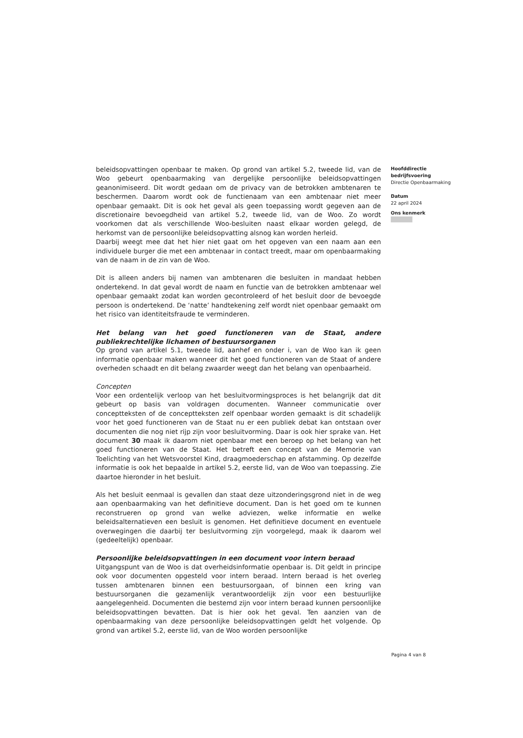beleidsopvattingen openbaar te maken. Op grond van artikel 5.2, tweede lid, van de Woo gebeurt openbaarmaking van dergelijke persoonlijke beleidsopvattingen geanonimiseerd. Dit wordt gedaan om de privacy van de betrokken ambtenaren te beschermen. Daarom wordt ook de functienaam van een ambtenaar niet meer openbaar gemaakt. Dit is ook het geval als geen toepassing wordt gegeven aan de discretionaire bevoegdheid van artikel 5.2, tweede lid, van de Woo. Zo wordt voorkomen dat als verschillende Woo-besluiten naast elkaar worden gelegd, de herkomst van de persoonlijke beleidsopvatting alsnog kan worden herleid.
Daarbij weegt mee dat het hier niet gaat om het opgeven van een naam aan een individuele burger die met een ambtenaar in contact treedt, maar om openbaarmaking van de naam in de zin van de Woo.
Dit is alleen anders bij namen van ambtenaren die besluiten in mandaat hebben ondertekend. In dat geval wordt de naam en functie van de betrokken ambtenaar wel openbaar gemaakt zodat kan worden gecontroleerd of het besluit door de bevoegde persoon is ondertekend. De ‘natte’ handtekening zelf wordt niet openbaar gemaakt om het risico van identiteitsfraude te verminderen.
Het belang van het goed functioneren van de Staat, andere publiekrechtelijke lichamen of bestuursorganen
Op grond van artikel 5.1, tweede lid, aanhef en onder i, van de Woo kan ik geen informatie openbaar maken wanneer dit het goed functioneren van de Staat of andere overheden schaadt en dit belang zwaarder weegt dan het belang van openbaarheid.
Concepten
Voor een ordentelijk verloop van het besluitvormingsproces is het belangrijk dat dit gebeurt op basis van voldragen documenten. Wanneer communicatie over conceptteksten of de conceptteksten zelf openbaar worden gemaakt is dit schadelijk voor het goed functioneren van de Staat nu er een publiek debat kan ontstaan over documenten die nog niet rijp zijn voor besluitvorming. Daar is ook hier sprake van. Het document 30 maak ik daarom niet openbaar met een beroep op het belang van het goed functioneren van de Staat. Het betreft een concept van de Memorie van Toelichting van het Wetsvoorstel Kind, draagmoederschap en afstamming. Op dezelfde informatie is ook het bepaalde in artikel 5.2, eerste lid, van de Woo van toepassing. Zie daartoe hieronder in het besluit.
Als het besluit eenmaal is gevallen dan staat deze uitzonderingsgrond niet in de weg aan openbaarmaking van het definitieve document. Dan is het goed om te kunnen reconstrueren op grond van welke adviezen, welke informatie en welke beleidsalternatieven een besluit is genomen. Het definitieve document en eventuele overwegingen die daarbij ter besluitvorming zijn voorgelegd, maak ik daarom wel (gedeeltelijk) openbaar.
Persoonlijke beleidsopvattingen in een document voor intern beraad
Uitgangspunt van de Woo is dat overheidsinformatie openbaar is. Dit geldt in principe ook voor documenten opgesteld voor intern beraad. Intern beraad is het overleg tussen ambtenaren binnen een bestuursorgaan, of binnen een kring van bestuursorganen die gezamenlijk verantwoordelijk zijn voor een bestuurlijke aangelegenheid. Documenten die bestemd zijn voor intern beraad kunnen persoonlijke beleidsopvattingen bevatten. Dat is hier ook het geval. Ten aanzien van de openbaarmaking van deze persoonlijke beleidsopvattingen geldt het volgende. Op grond van artikel 5.2, eerste lid, van de Woo worden persoonlijke
Hoofddirectie
bedrijfsvoering
Directie Openbaarmaking
Datum
22 april 2024
Ons kenmerk
Pagina 4 van 8